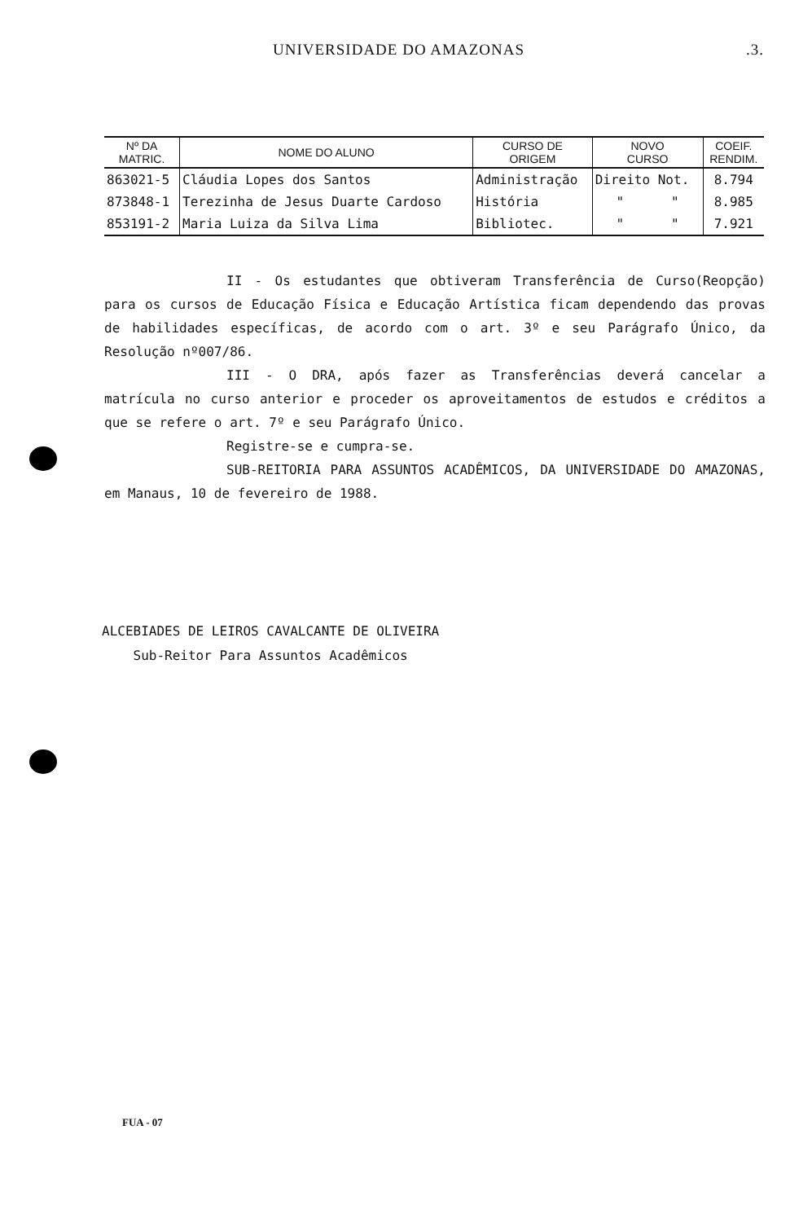UNIVERSIDADE DO AMAZONAS.3.
| Nº DA MATRIC. | NOME DO ALUNO | CURSO DE ORIGEM | NOVO CURSO | COEIF. RENDIM. |
| --- | --- | --- | --- | --- |
| 863021-5 | Cláudia Lopes dos Santos | Administração | Direito Not. | 8.794 |
| 873848-1 | Terezinha de Jesus Duarte Cardoso | História | " " | 8.985 |
| 853191-2 | Maria Luiza da Silva Lima | Bibliotec. | " " | 7.921 |
II - Os estudantes que obtiveram Transferência de Curso(Reopção) para os cursos de Educação Física e Educação Artística ficam dependendo das provas de habilidades específicas, de acordo com o art. 3º e seu Parágrafo Único, da Resolução nº007/86.
III - O DRA, após fazer as Transferências deverá cancelar a matrícula no curso anterior e proceder os aproveitamentos de estudos e créditos a que se refere o art. 7º e seu Parágrafo Único.
Registre-se e cumpra-se.
SUB-REITORIA PARA ASSUNTOS ACADÊMICOS, DA UNIVERSIDADE DO AMAZONAS, em Manaus, 10 de fevereiro de 1988.
ALCEBIADES DE LEIROS CAVALCANTE DE OLIVEIRA
Sub-Reitor Para Assuntos Acadêmicos
FUA - 07